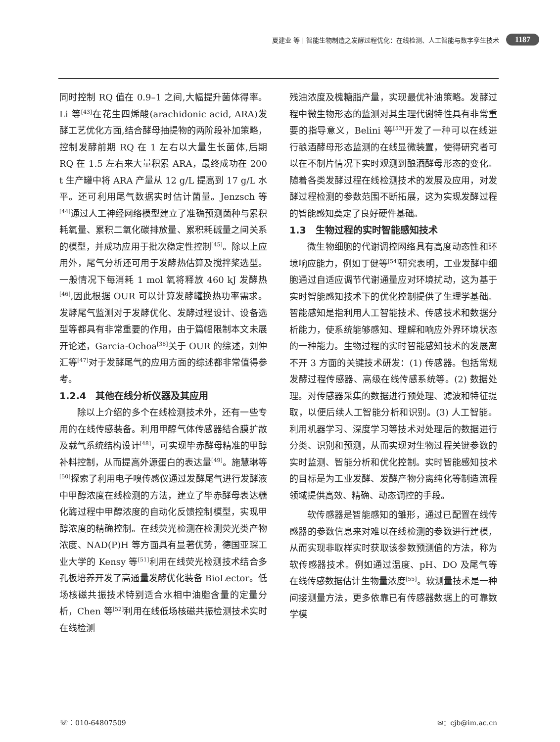夏建业 等 | 智能生物制造之发酵过程优化：在线检测、人工智能与数字孪生技术 1187
同时控制 RQ 值在 0.9–1 之间,大幅提升菌体得率。Li 等<sup>[43]</sup>在花生四烯酸(arachidonic acid, ARA)发酵工艺优化方面,结合酵母抽提物的两阶段补加策略，控制发酵前期 RQ 在 1 左右以大量生长菌体,后期 RQ 在 1.5 左右来大量积累 ARA，最终成功在 200 t 生产罐中将 ARA 产量从 12 g/L 提高到 17 g/L 水平。还可利用尾气数据实时估计菌量。Jenzsch 等<sup>[44]</sup>通过人工神经网络模型建立了准确预测菌种与累积耗氧量、累积二氧化碳排放量、累积耗碱量之间关系的模型，并成功应用于批次稳定性控制<sup>[45]</sup>。除以上应用外，尾气分析还可用于发酵热估算及搅拌桨选型。一般情况下每消耗 1 mol 氧将释放 460 kJ 发酵热<sup>[46]</sup>,因此根据 OUR 可以计算发酵罐换热功率需求。发酵尾气监测对于发酵优化、发酵过程设计、设备选型等都具有非常重要的作用，由于篇幅限制本文未展开论述，Garcia-Ochoa<sup>[38]</sup>关于 OUR 的综述，刘仲汇等<sup>[47]</sup>对于发酵尾气的应用方面的综述都非常值得参考。
1.2.4　其他在线分析仪器及其应用
除以上介绍的多个在线检测技术外，还有一些专用的在线传感装备。利用甲醇气体传感器结合膜扩散及载气系统结构设计<sup>[48]</sup>，可实现毕赤酵母精准的甲醇补料控制，从而提高外源蛋白的表达量<sup>[49]</sup>。施慧琳等<sup>[50]</sup>探索了利用电子嗅传感仪通过发酵尾气进行发酵液中甲醇浓度在线检测的方法，建立了毕赤酵母表达糖化酶过程中甲醇浓度的自动化反馈控制模型，实现甲醇浓度的精确控制。在线荧光检测在检测荧光类产物浓度、NAD(P)H 等方面具有显著优势，德国亚琛工业大学的 Kensy 等<sup>[51]</sup>利用在线荧光检测技术结合多孔板培养开发了高通量发酵优化装备 BioLector。低场核磁共振技术特别适合水相中油脂含量的定量分析，Chen 等<sup>[52]</sup>利用在线低场核磁共振检测技术实时在线检测
残油浓度及槐糖脂产量，实现最优补油策略。发酵过程中微生物形态的监测对其生理代谢特性具有非常重要的指导意义，Belini 等<sup>[53]</sup>开发了一种可以在线进行酿酒酵母形态监测的在线显微装置，使得研究者可以在不制片情况下实时观测到酿酒酵母形态的变化。随着各类发酵过程在线检测技术的发展及应用，对发酵过程检测的参数范围不断拓展，这为实现发酵过程的智能感知奠定了良好硬件基础。
1.3　生物过程的实时智能感知技术
微生物细胞的代谢调控网络具有高度动态性和环境响应能力，例如丁健等<sup>[54]</sup>研究表明，工业发酵中细胞通过自适应调节代谢通量应对环境扰动，这为基于实时智能感知技术下的优化控制提供了生理学基础。智能感知是指利用人工智能技术、传感技术和数据分析能力，使系统能够感知、理解和响应外界环境状态的一种能力。生物过程的实时智能感知技术的发展离不开 3 方面的关键技术研发：(1) 传感器。包括常规发酵过程传感器、高级在线传感系统等。(2) 数据处理。对传感器采集的数据进行预处理、滤波和特征提取，以便后续人工智能分析和识别。(3) 人工智能。利用机器学习、深度学习等技术对处理后的数据进行分类、识别和预测，从而实现对生物过程关键参数的实时监测、智能分析和优化控制。实时智能感知技术的目标是为工业发酵、发酵产物分离纯化等制造流程领域提供高效、精确、动态调控的手段。
软传感器是智能感知的雏形，通过已配置在线传感器的参数信息来对难以在线检测的参数进行建模，从而实现非取样实时获取该参数预测值的方法，称为软传感器技术。例如通过温度、pH、DO 及尾气等在线传感数据估计生物量浓度<sup>[55]</sup>。软测量技术是一种间接测量方法，更多依靠已有传感器数据上的可靠数学模
☏：010-64807509 ✉：cjb@im.ac.cn